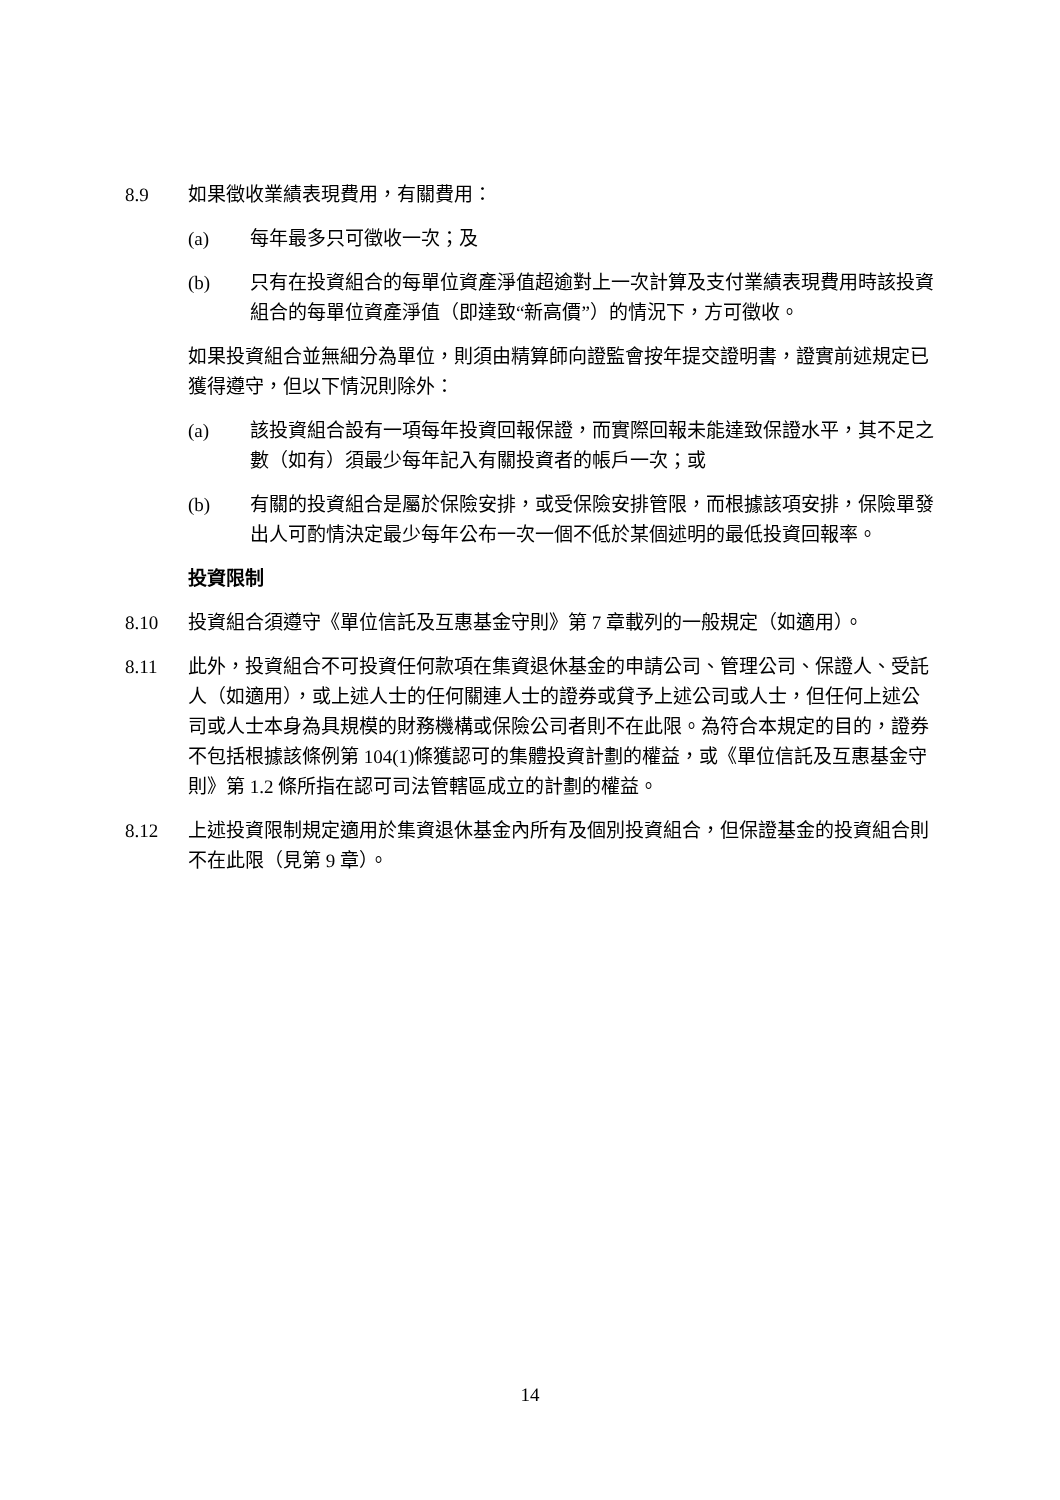8.9 如果徵收業績表現費用，有關費用：
(a) 每年最多只可徵收一次；及
(b) 只有在投資組合的每單位資產淨值超逾對上一次計算及支付業績表現費用時該投資組合的每單位資產淨值（即達致“新高價”）的情況下，方可徵收。
如果投資組合並無細分為單位，則須由精算師向證監會按年提交證明書，證實前述規定已獲得遵守，但以下情況則除外：
(a) 該投資組合設有一項每年投資回報保證，而實際回報未能達致保證水平，其不足之數（如有）須最少每年記入有關投資者的帳戶一次；或
(b) 有關的投資組合是屬於保險安排，或受保險安排管限，而根據該項安排，保險單發出人可酌情決定最少每年公布一次一個不低於某個述明的最低投資回報率。
投資限制
8.10 投資組合須遵守《單位信託及互惠基金守則》第 7 章載列的一般規定（如適用）。
8.11 此外，投資組合不可投資任何款項在集資退休基金的申請公司、管理公司、保證人、受託人（如適用），或上述人士的任何關連人士的證券或貸予上述公司或人士，但任何上述公司或人士本身為具規模的財務機構或保險公司者則不在此限。為符合本規定的目的，證券不包括根據該條例第 104(1)條獲認可的集體投資計劃的權益，或《單位信託及互惠基金守則》第 1.2 條所指在認可司法管轄區成立的計劃的權益。
8.12 上述投資限制規定適用於集資退休基金內所有及個別投資組合，但保證基金的投資組合則不在此限（見第 9 章）。
14